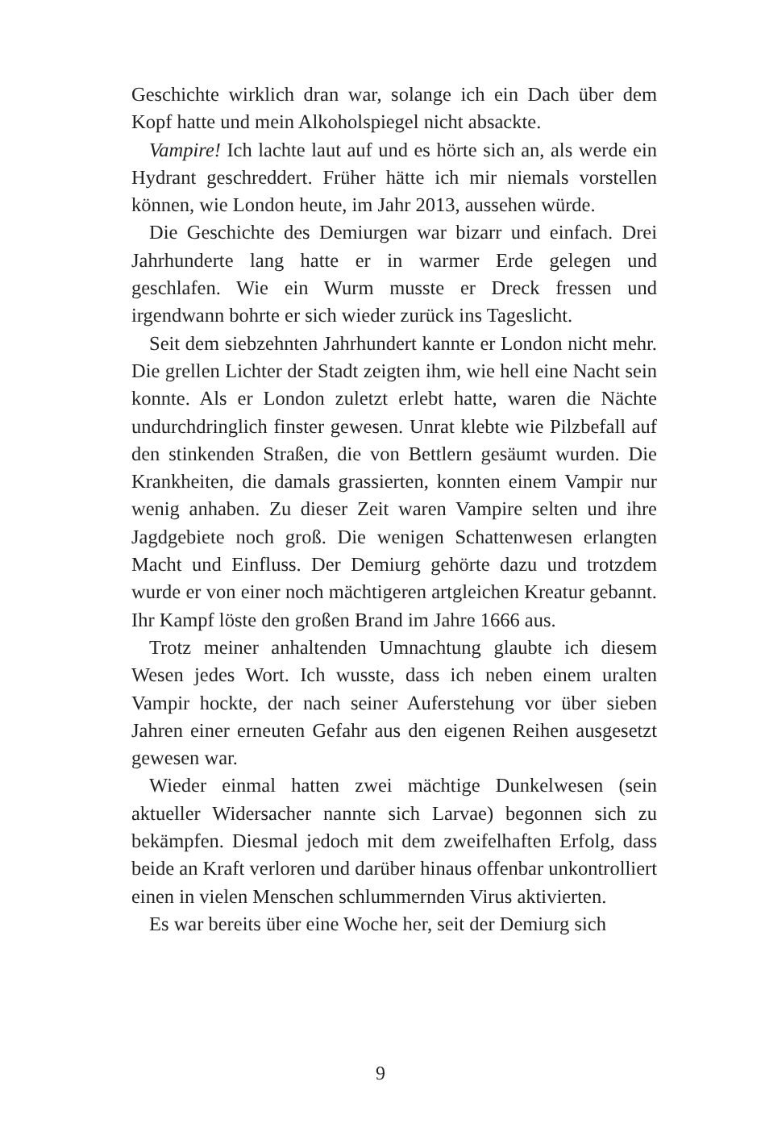Geschichte wirklich dran war, solange ich ein Dach über dem Kopf hatte und mein Alkoholspiegel nicht absackte.
Vampire! Ich lachte laut auf und es hörte sich an, als werde ein Hydrant geschreddert. Früher hätte ich mir niemals vorstellen können, wie London heute, im Jahr 2013, aussehen würde.
Die Geschichte des Demiurgen war bizarr und einfach. Drei Jahrhunderte lang hatte er in warmer Erde gelegen und geschlafen. Wie ein Wurm musste er Dreck fressen und irgendwann bohrte er sich wieder zurück ins Tageslicht.
Seit dem siebzehnten Jahrhundert kannte er London nicht mehr. Die grellen Lichter der Stadt zeigten ihm, wie hell eine Nacht sein konnte. Als er London zuletzt erlebt hatte, waren die Nächte undurchdringlich finster gewesen. Unrat klebte wie Pilzbefall auf den stinkenden Straßen, die von Bettlern gesäumt wurden. Die Krankheiten, die damals grassierten, konnten einem Vampir nur wenig anhaben. Zu dieser Zeit waren Vampire selten und ihre Jagdgebiete noch groß. Die wenigen Schattenwesen erlangten Macht und Einfluss. Der Demiurg gehörte dazu und trotzdem wurde er von einer noch mächtigeren artgleichen Kreatur gebannt. Ihr Kampf löste den großen Brand im Jahre 1666 aus.
Trotz meiner anhaltenden Umnachtung glaubte ich diesem Wesen jedes Wort. Ich wusste, dass ich neben einem uralten Vampir hockte, der nach seiner Auferstehung vor über sieben Jahren einer erneuten Gefahr aus den eigenen Reihen ausgesetzt gewesen war.
Wieder einmal hatten zwei mächtige Dunkelwesen (sein aktueller Widersacher nannte sich Larvae) begonnen sich zu bekämpfen. Diesmal jedoch mit dem zweifelhaften Erfolg, dass beide an Kraft verloren und darüber hinaus offenbar unkontrolliert einen in vielen Menschen schlummernden Virus aktivierten.
Es war bereits über eine Woche her, seit der Demiurg sich
9